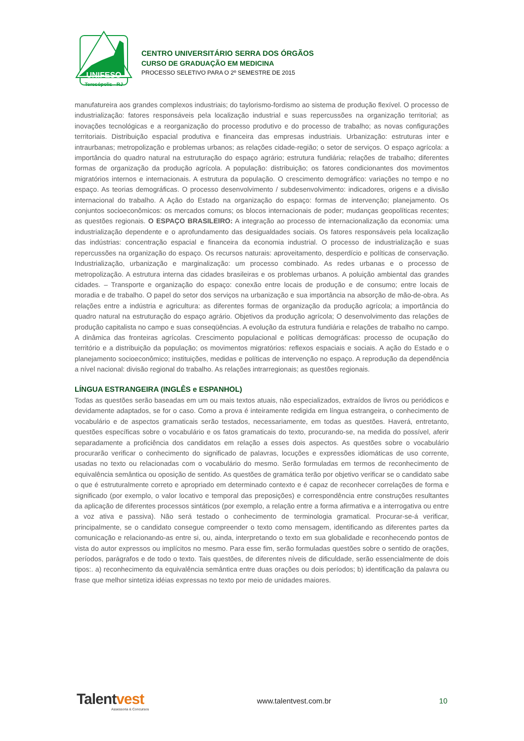UNIFESO
Teresópolis - RJ
CENTRO UNIVERSITÁRIO SERRA DOS ÓRGÃOS
CURSO DE GRADUAÇÃO EM MEDICINA
PROCESSO SELETIVO PARA O 2º SEMESTRE DE 2015
manufatureira aos grandes complexos industriais; do taylorismo-fordismo ao sistema de produção flexível. O processo de industrialização: fatores responsáveis pela localização industrial e suas repercussões na organização territorial; as inovações tecnológicas e a reorganização do processo produtivo e do processo de trabalho; as novas configurações territoriais. Distribuição espacial produtiva e financeira das empresas industriais. Urbanização: estruturas inter e intraurbanas; metropolização e problemas urbanos; as relações cidade-região; o setor de serviços. O espaço agrícola: a importância do quadro natural na estruturação do espaço agrário; estrutura fundiária; relações de trabalho; diferentes formas de organização da produção agrícola. A população: distribuição; os fatores condicionantes dos movimentos migratórios internos e internacionais. A estrutura da população. O crescimento demográfico: variações no tempo e no espaço. As teorias demográficas. O processo desenvolvimento / subdesenvolvimento: indicadores, origens e a divisão internacional do trabalho. A Ação do Estado na organização do espaço: formas de intervenção; planejamento. Os conjuntos socioeconômicos: os mercados comuns; os blocos internacionais de poder; mudanças geopolíticas recentes; as questões regionais. O ESPAÇO BRASILEIRO: A integração ao processo de internacionalização da economia: uma industrialização dependente e o aprofundamento das desigualdades sociais. Os fatores responsáveis pela localização das indústrias: concentração espacial e financeira da economia industrial. O processo de industrialização e suas repercussões na organização do espaço. Os recursos naturais: aproveitamento, desperdício e políticas de conservação. Industrialização, urbanização e marginalização: um processo combinado. As redes urbanas e o processo de metropolização. A estrutura interna das cidades brasileiras e os problemas urbanos. A poluição ambiental das grandes cidades. – Transporte e organização do espaço: conexão entre locais de produção e de consumo; entre locais de moradia e de trabalho. O papel do setor dos serviços na urbanização e sua importância na absorção de mão-de-obra. As relações entre a indústria e agricultura: as diferentes formas de organização da produção agrícola; a importância do quadro natural na estruturação do espaço agrário. Objetivos da produção agrícola; O desenvolvimento das relações de produção capitalista no campo e suas conseqüências. A evolução da estrutura fundiária e relações de trabalho no campo. A dinâmica das fronteiras agrícolas. Crescimento populacional e políticas demográficas: processo de ocupação do território e a distribuição da população; os movimentos migratórios: reflexos espaciais e sociais. A ação do Estado e o planejamento socioeconômico; instituições, medidas e políticas de intervenção no espaço. A reprodução da dependência a nível nacional: divisão regional do trabalho. As relações intrarregionais; as questões regionais.
LÍNGUA ESTRANGEIRA (INGLÊS e ESPANHOL)
Todas as questões serão baseadas em um ou mais textos atuais, não especializados, extraídos de livros ou periódicos e devidamente adaptados, se for o caso. Como a prova é inteiramente redigida em língua estrangeira, o conhecimento de vocabulário e de aspectos gramaticais serão testados, necessariamente, em todas as questões. Haverá, entretanto, questões específicas sobre o vocabulário e os fatos gramaticais do texto, procurando-se, na medida do possível, aferir separadamente a proficiência dos candidatos em relação a esses dois aspectos. As questões sobre o vocabulário procurarão verificar o conhecimento do significado de palavras, locuções e expressões idiomáticas de uso corrente, usadas no texto ou relacionadas com o vocabulário do mesmo. Serão formuladas em termos de reconhecimento de equivalência semântica ou oposição de sentido. As questões de gramática terão por objetivo verificar se o candidato sabe o que é estruturalmente correto e apropriado em determinado contexto e é capaz de reconhecer correlações de forma e significado (por exemplo, o valor locativo e temporal das preposições) e correspondência entre construções resultantes da aplicação de diferentes processos sintáticos (por exemplo, a relação entre a forma afirmativa e a interrogativa ou entre a voz ativa e passiva). Não será testado o conhecimento de terminologia gramatical. Procurar-se-á verificar, principalmente, se o candidato consegue compreender o texto como mensagem, identificando as diferentes partes da comunicação e relacionando-as entre si, ou, ainda, interpretando o texto em sua globalidade e reconhecendo pontos de vista do autor expressos ou implícitos no mesmo. Para esse fim, serão formuladas questões sobre o sentido de orações, períodos, parágrafos e de todo o texto. Tais questões, de diferentes níveis de dificuldade, serão essencialmente de dois tipos:. a) reconhecimento da equivalência semântica entre duas orações ou dois períodos; b) identificação da palavra ou frase que melhor sintetiza idéias expressas no texto por meio de unidades maiores.
Talentvest
Assessoria & Concursos
www.talentvest.com.br 10